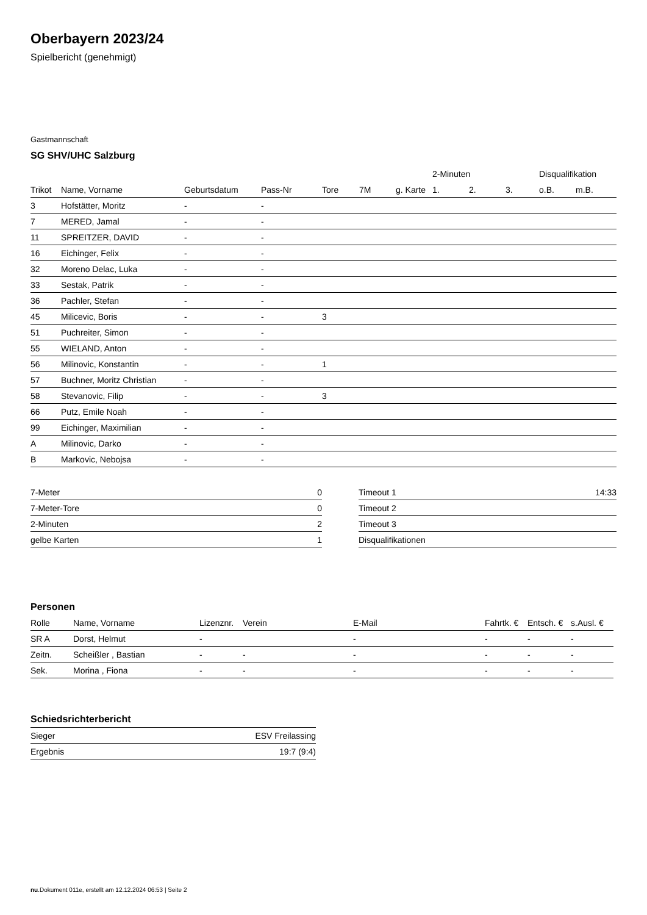Oberbayern 2023/24
Spielbericht (genehmigt)
Gastmannschaft
SG SHV/UHC Salzburg
| | | | | | | | 2-Minuten | | | Disqualifikation | |
| --- | --- | --- | --- | --- | --- | --- | --- | --- | --- | --- | --- |
| Trikot | Name, Vorname | Geburtsdatum | Pass-Nr | Tore | 7M | g. Karte | 1. | 2. | 3. | o.B. | m.B. |
| 3 | Hofstätter, Moritz | - | - | | | | | | | | |
| 7 | MERED, Jamal | - | - | | | | | | | | |
| 11 | SPREITZER, DAVID | - | - | | | | | | | | |
| 16 | Eichinger, Felix | - | - | | | | | | | | |
| 32 | Moreno Delac, Luka | - | - | | | | | | | | |
| 33 | Sestak, Patrik | - | - | | | | | | | | |
| 36 | Pachler, Stefan | - | - | | | | | | | | |
| 45 | Milicevic, Boris | - | - | 3 | | | | | | | |
| 51 | Puchreiter, Simon | - | - | | | | | | | | |
| 55 | WIELAND, Anton | - | - | | | | | | | | |
| 56 | Milinovic, Konstantin | - | - | 1 | | | | | | | |
| 57 | Buchner, Moritz Christian | - | - | | | | | | | | |
| 58 | Stevanovic, Filip | - | - | 3 | | | | | | | |
| 66 | Putz, Emile Noah | - | - | | | | | | | | |
| 99 | Eichinger, Maximilian | - | - | | | | | | | | |
| A | Milinovic, Darko | - | - | | | | | | | | |
| B | Markovic, Nebojsa | - | - | | | | | | | | |
| 7-Meter | 0 |
| 7-Meter-Tore | 0 |
| 2-Minuten | 2 |
| gelbe Karten | 1 |
| Timeout 1 | 14:33 |
| Timeout 2 | |
| Timeout 3 | |
| Disqualifikationen | |
Personen
| Rolle | Name, Vorname | Lizenznr. | Verein | E-Mail | Fahrtk. € | Entsch. € | s.Ausl. € |
| --- | --- | --- | --- | --- | --- | --- | --- |
| SR A | Dorst, Helmut | - | | - | - | - | - |
| Zeitn. | Scheißler , Bastian | - | - | - | - | - | - |
| Sek. | Morina , Fiona | - | - | - | - | - | - |
Schiedsrichterbericht
| Sieger | ESV Freilassing |
| Ergebnis | 19:7 (9:4) |
nu.Dokument 011e, erstellt am 12.12.2024 06:53 | Seite 2